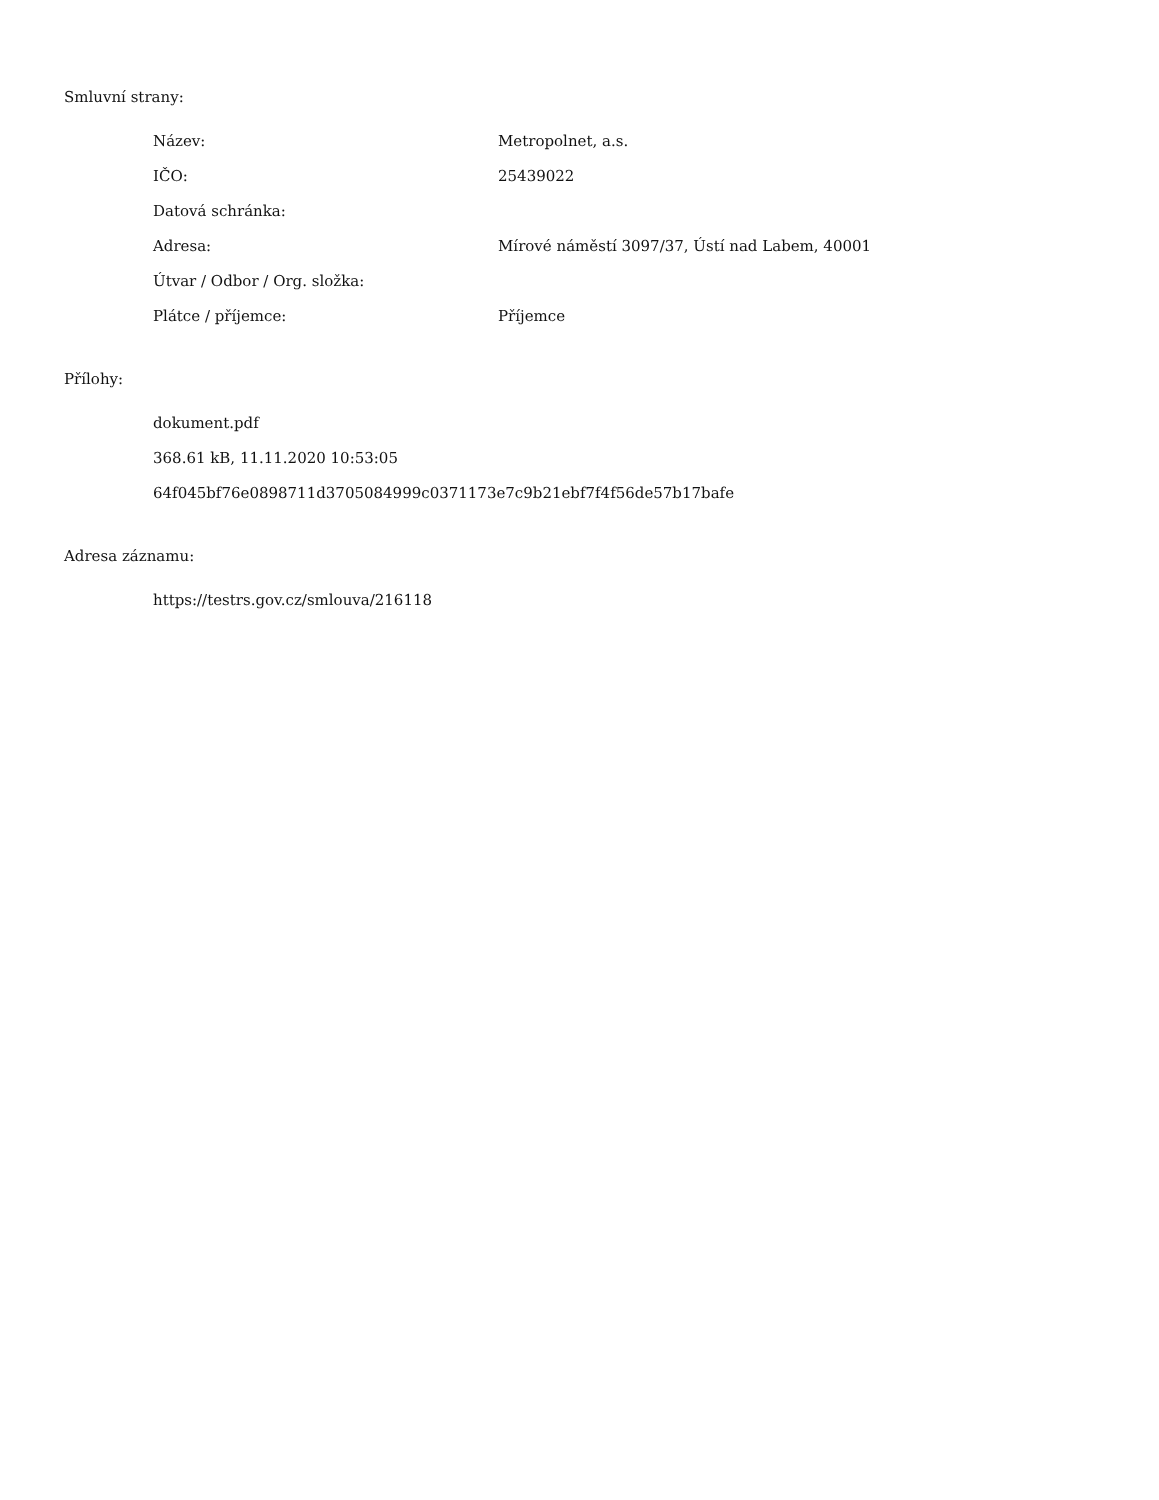Smluvní strany:
| Název: | Metropolnet, a.s. |
| IČO: | 25439022 |
| Datová schránka: | |
| Adresa: | Mírové náměstí 3097/37, Ústí nad Labem, 40001 |
| Útvar / Odbor / Org. složka: | |
| Plátce / příjemce: | Příjemce |
Přílohy:
dokument.pdf
368.61 kB, 11.11.2020 10:53:05
64f045bf76e0898711d3705084999c0371173e7c9b21ebf7f4f56de57b17bafe
Adresa záznamu:
https://testrs.gov.cz/smlouva/216118